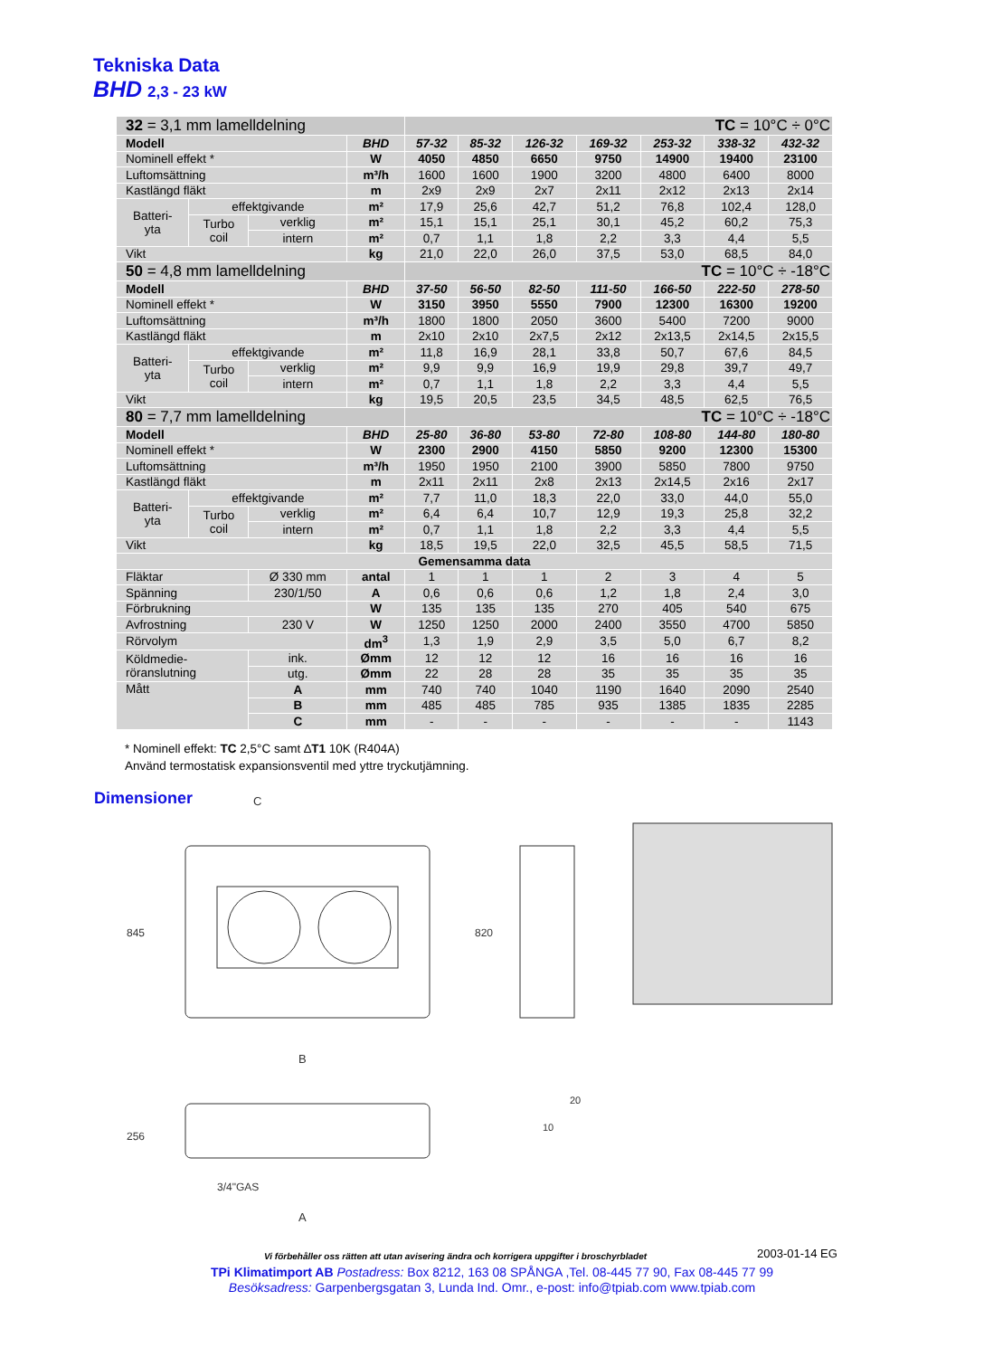Tekniska Data
BHD 2,3 - 23 kW
| 32 = 3,1 mm lamelldelning | | | | TC = 10°C ÷ 0°C | | | | | | |
| Modell | | | BHD | 57-32 | 85-32 | 126-32 | 169-32 | 253-32 | 338-32 | 432-32 |
| Nominell effekt * | | | W | 4050 | 4850 | 6650 | 9750 | 14900 | 19400 | 23100 |
| Luftomsättning | | | m³/h | 1600 | 1600 | 1900 | 3200 | 4800 | 6400 | 8000 |
| Kastlängd fläkt | | | m | 2x9 | 2x9 | 2x7 | 2x11 | 2x12 | 2x13 | 2x14 |
| Batteri- yta | effektgivande | | m² | 17,9 | 25,6 | 42,7 | 51,2 | 76,8 | 102,4 | 128,0 |
| | Turbo coil | verklig | m² | 15,1 | 15,1 | 25,1 | 30,1 | 45,2 | 60,2 | 75,3 |
| | | intern | m² | 0,7 | 1,1 | 1,8 | 2,2 | 3,3 | 4,4 | 5,5 |
| Vikt | | | kg | 21,0 | 22,0 | 26,0 | 37,5 | 53,0 | 68,5 | 84,0 |
| 50 = 4,8 mm lamelldelning | | | | TC = 10°C ÷ -18°C | | | | | | |
| Modell | | | BHD | 37-50 | 56-50 | 82-50 | 111-50 | 166-50 | 222-50 | 278-50 |
| Nominell effekt * | | | W | 3150 | 3950 | 5550 | 7900 | 12300 | 16300 | 19200 |
| Luftomsättning | | | m³/h | 1800 | 1800 | 2050 | 3600 | 5400 | 7200 | 9000 |
| Kastlängd fläkt | | | m | 2x10 | 2x10 | 2x7,5 | 2x12 | 2x13,5 | 2x14,5 | 2x15,5 |
| Batteri- yta | effektgivande | | m² | 11,8 | 16,9 | 28,1 | 33,8 | 50,7 | 67,6 | 84,5 |
| | Turbo coil | verklig | m² | 9,9 | 9,9 | 16,9 | 19,9 | 29,8 | 39,7 | 49,7 |
| | | intern | m² | 0,7 | 1,1 | 1,8 | 2,2 | 3,3 | 4,4 | 5,5 |
| Vikt | | | kg | 19,5 | 20,5 | 23,5 | 34,5 | 48,5 | 62,5 | 76,5 |
| 80 = 7,7 mm lamelldelning | | | | TC = 10°C ÷ -18°C | | | | | | |
| Modell | | | BHD | 25-80 | 36-80 | 53-80 | 72-80 | 108-80 | 144-80 | 180-80 |
| Nominell effekt * | | | W | 2300 | 2900 | 4150 | 5850 | 9200 | 12300 | 15300 |
| Luftomsättning | | | m³/h | 1950 | 1950 | 2100 | 3900 | 5850 | 7800 | 9750 |
| Kastlängd fläkt | | | m | 2x11 | 2x11 | 2x8 | 2x13 | 2x14,5 | 2x16 | 2x17 |
| Batteri- yta | effektgivande | | m² | 7,7 | 11,0 | 18,3 | 22,0 | 33,0 | 44,0 | 55,0 |
| | Turbo coil | verklig | m² | 6,4 | 6,4 | 10,7 | 12,9 | 19,3 | 25,8 | 32,2 |
| | | intern | m² | 0,7 | 1,1 | 1,8 | 2,2 | 3,3 | 4,4 | 5,5 |
| Vikt | | | kg | 18,5 | 19,5 | 22,0 | 32,5 | 45,5 | 58,5 | 71,5 |
| Gemensamma data | | | | | | | | | | |
| Fläktar | | Ø 330 mm | antal | 1 | 1 | 1 | 2 | 3 | 4 | 5 |
| Spänning | | 230/1/50 | A | 0,6 | 0,6 | 0,6 | 1,2 | 1,8 | 2,4 | 3,0 |
| Förbrukning | | | W | 135 | 135 | 135 | 270 | 405 | 540 | 675 |
| Avfrostning | | 230 V | W | 1250 | 1250 | 2000 | 2400 | 3550 | 4700 | 5850 |
| Rörvolym | | | dm<sup>3</sup> | 1,3 | 1,9 | 2,9 | 3,5 | 5,0 | 6,7 | 8,2 |
| Köldmedie- röranslutning | | ink. | Ømm | 12 | 12 | 12 | 16 | 16 | 16 | 16 |
| | | utg. | Ømm | 22 | 28 | 28 | 35 | 35 | 35 | 35 |
| Mått | | A | mm | 740 | 740 | 1040 | 1190 | 1640 | 2090 | 2540 |
| | | B | mm | 485 | 485 | 785 | 935 | 1385 | 1835 | 2285 |
| | | C | mm | - | - | - | - | - | - | 1143 |
* Nominell effekt: TC 2,5°C samt ∆T1 10K (R404A)
Använd termostatisk expansionsventil med yttre tryckutjämning.
Dimensioner
C
B
845
3/4"GAS
A
256
820
10
20
Vi förbehåller oss rätten att utan avisering ändra och korrigera uppgifter i broschyrbladet
2003-01-14 EG
TPi Klimatimport AB Postadress: Box 8212, 163 08 SPÅNGA ,Tel. 08-445 77 90, Fax 08-445 77 99
Besöksadress: Garpenbergsgatan 3, Lunda Ind. Omr., e-post: info@tpiab.com www.tpiab.com